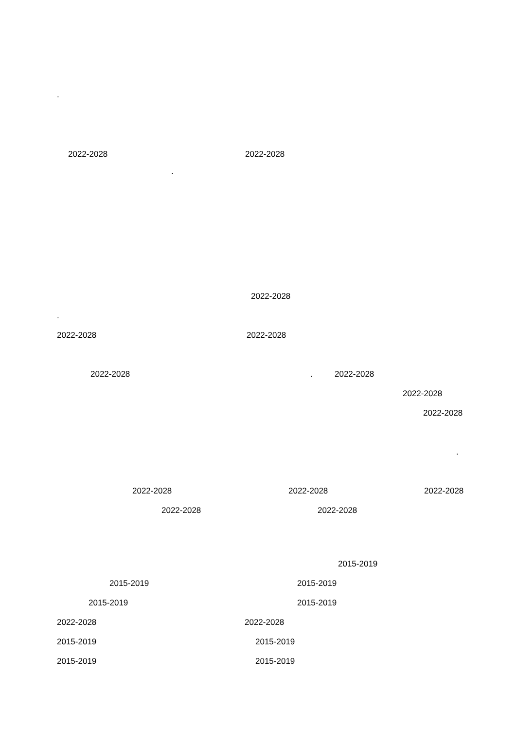.
2022-2028 2022-2028
.
2022-2028
.
2022-2028 2022-2028
2022-2028. 2022-2028
2022-2028
2022-2028
.
2022-2028 2022-2028 2022-2028
2022-2028 2022-2028
2015-2019
2015-2019 2015-2019
2015-2019 2015-2019
2022-2028 2022-2028
2015-2019 2015-2019
2015-2019 2015-2019